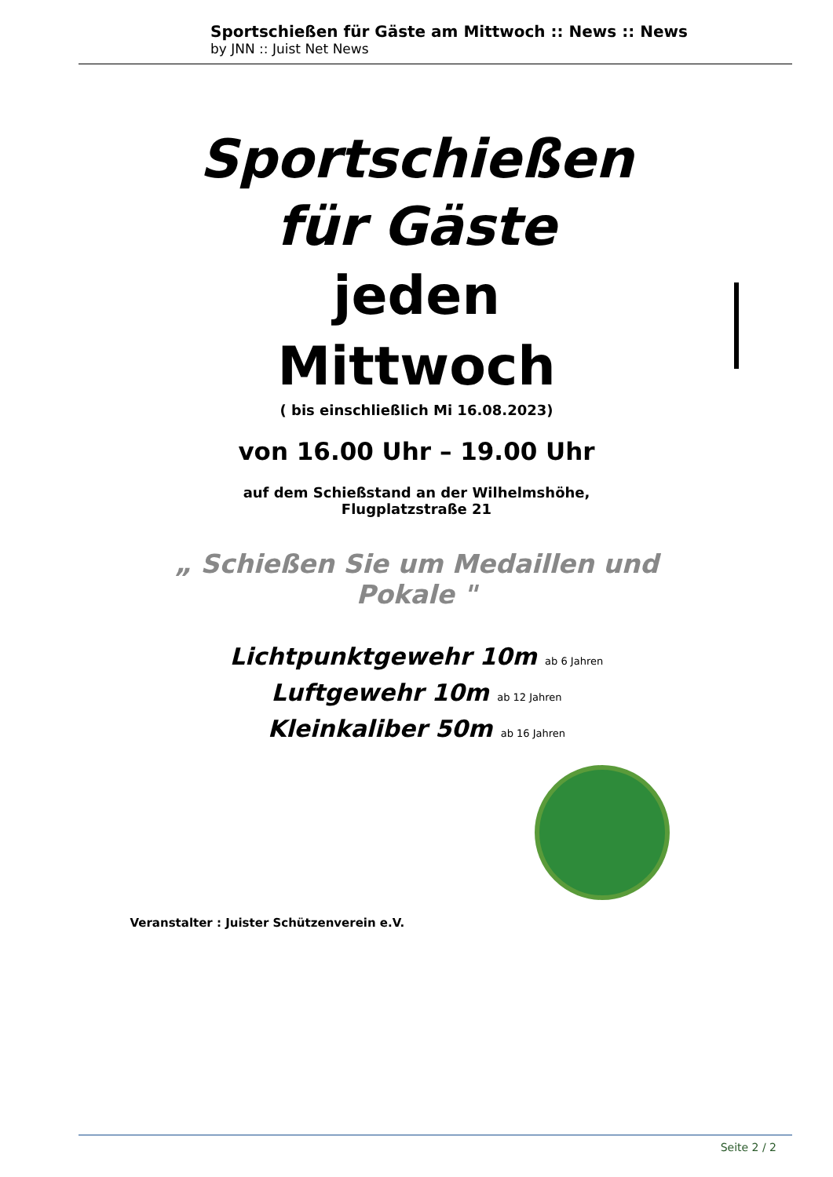Sportschießen für Gäste am Mittwoch :: News :: News
by JNN :: Juist Net News
Sportschießen
für Gäste
jeden
Mittwoch
( bis einschließlich Mi 16.08.2023)
von 16.00 Uhr – 19.00 Uhr
auf dem Schießstand an der Wilhelmshöhe,
Flugplatzstraße 21
„ Schießen Sie um Medaillen und
Pokale "
Lichtpunktgewehr 10m ab 6 Jahren
Luftgewehr 10m ab 12 Jahren
Kleinkaliber 50m ab 16 Jahren
Veranstalter : Juister Schützenverein e.V.
Seite 2 / 2